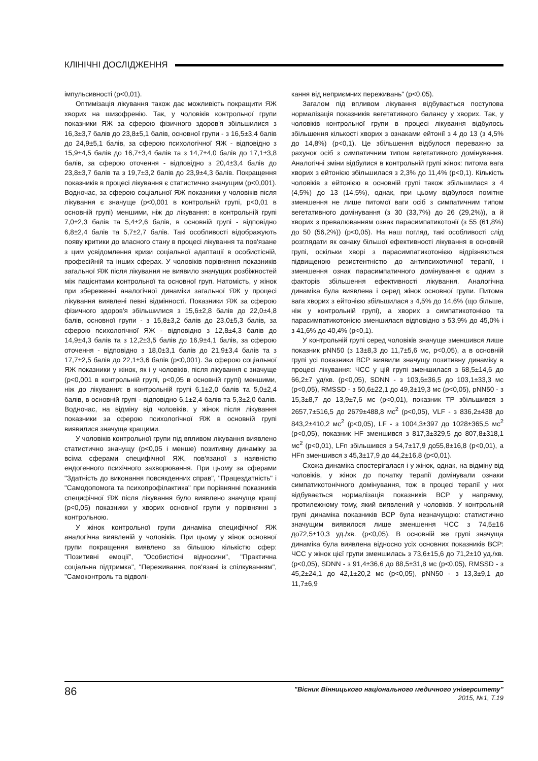КЛІНІЧНІ ДОСЛІДЖЕННЯ
імпульсивності (p<0,01).
Оптимізація лікування також дає можливість покращити ЯЖ хворих на шизофренію. Так, у чоловіків контрольної групи показники ЯЖ за сферою фізичного здоров'я збільшилися з 16,3±3,7 балів до 23,8±5,1 балів, основної групи - з 16,5±3,4 балів до 24,9±5,1 балів, за сферою психологічної ЯЖ - відповідно з 15,9±4,5 балів до 16,7±3,4 балів та з 14,7±4,0 балів до 17,1±3,8 балів, за сферою оточення - відповідно з 20,4±3,4 балів до 23,8±3,7 балів та з 19,7±3,2 балів до 23,9±4,3 балів. Покращення показників в процесі лікування є статистично значущим (p<0,001). Водночас, за сферою соціальної ЯЖ показники у чоловіків після лікування є значуще (p<0,001 в контрольній групі, p<0,01 в основній групі) меншими, ніж до лікування: в контрольній групі 7,0±2,3 балів та 5,4±2,6 балів, в основній групі - відповідно 6,8±2,4 балів та 5,7±2,7 балів. Такі особливості відображують появу критики до власного стану в процесі лікування та пов'язане з цим усвідомлення кризи соціальної адаптації в особистісній, професійній та інших сферах. У чоловіків порівняння показників загальної ЯЖ після лікування не виявило значущих розбіжностей між пацієнтами контрольної та основної груп. Натомість, у жінок при збереженні аналогічної динаміки загальної ЯЖ у процесі лікування виявлені певні відмінності. Показники ЯЖ за сферою фізичного здоров'я збільшилися з 15,6±2,8 балів до 22,0±4,8 балів, основної групи - з 15,8±3,2 балів до 23,0±5,3 балів, за сферою психологічної ЯЖ - відповідно з 12,8±4,3 балів до 14,9±4,3 балів та з 12,2±3,5 балів до 16,9±4,1 балів, за сферою оточення - відповідно з 18,0±3,1 балів до 21,9±3,4 балів та з 17,7±2,5 балів до 22,1±3,6 балів (p<0,001). За сферою соціальної ЯЖ показники у жінок, як і у чоловіків, після лікування є значуще (p<0,001 в контрольній групі, p<0,05 в основній групі) меншими, ніж до лікування: в контрольній групі 6,1±2,0 балів та 5,0±2,4 балів, в основній групі - відповідно 6,1±2,4 балів та 5,3±2,0 балів. Водночас, на відміну від чоловіків, у жінок після лікування показники за сферою психологічної ЯЖ в основній групі виявилися значуще кращими.
У чоловіків контрольної групи під впливом лікування виявлено статистично значущу (p<0,05 і менше) позитивну динаміку за всіма сферами специфічної ЯЖ, пов'язаної з наявністю ендогенного психічного захворювання. При цьому за сферами "Здатність до виконання повсякденних справ", "Працездатність" і "Самодопомога та психопрофілактика" при порівнянні показників специфічної ЯЖ після лікування було виявлено значуще кращі (p<0,05) показники у хворих основної групи у порівнянні з контрольною.
У жінок контрольної групи динаміка специфічної ЯЖ аналогічна виявленій у чоловіків. При цьому у жінок основної групи покращення виявлено за більшою кількістю сфер: "Позитивні емоції", "Особистісні відносини", "Практична соціальна підтримка", "Переживання, пов'язані із спілкуванням", "Самоконтроль та відволі-
кання від неприємних переживань" (p<0,05).
Загалом під впливом лікування відбувається поступова нормалізація показників вегетативного балансу у хворих. Так, у чоловіків контрольної групи в процесі лікування відбулось збільшення кількості хворих з ознаками ейтонії з 4 до 13 (з 4,5% до 14,8%) (p<0,1). Це збільшення відбулося переважно за рахунок осіб з симпатичним типом вегетативного домінування. Аналогічні зміни відбулися в контрольній групі жінок: питома вага хворих з ейтонією збільшилася з 2,3% до 11,4% (p<0,1). Кількість чоловіків з ейтонією в основній групі також збільшилася з 4 (4,5%) до 13 (14,5%), однак, при цьому відбулося помітне зменшення не лише питомої ваги осіб з симпатичним типом вегетативного домінування (з 30 (33,7%) до 26 (29,2%)), а й хворих з превалюванням ознак парасимпатикотонії (з 55 (61,8%) до 50 (56,2%)) (p<0,05). На наш погляд, такі особливості слід розглядати як ознаку більшої ефективності лікування в основній групі, оскільки хворі з парасимпатикотонією відрізняються підвищеною резистентністю до антипсихотичної терапії, і зменшення ознак парасимпатичного домінування є одним з факторів збільшення ефективності лікування. Аналогічна динаміка була виявлена і серед жінок основної групи. Питома вага хворих з ейтонією збільшилася з 4,5% до 14,6% (що більше, ніж у контрольній групі), а хворих з симпатикотонією та парасимпатикотонією зменшилася відповідно з 53,9% до 45,0% і з 41,6% до 40,4% (p<0,1).
У контрольній групі серед чоловіків значуще зменшився лише показник pNN50 (з 13±8,3 до 11,7±5,6 мс, p<0,05), а в основній групі усі показники ВСР виявили значущу позитивну динаміку в процесі лікування: ЧСС у цій групі зменшилася з 68,5±14,6 до 66,2±7 уд/хв. (p<0,05), SDNN - з 103,6±36,5 до 103,1±33,3 мс (p<0,05), RMSSD - з 50,6±22,1 до 49,3±19,3 мс (p<0,05), pNN50 - з 15,3±8,7 до 13,9±7,6 мс (p<0,01), показник TP збільшився з 2657,7±516,5 до 2679±488,8 мс<sup>2</sup> (p<0,05), VLF - з 836,2±438 до 843,2±410,2 мс<sup>2</sup> (p<0,05), LF - з 1004,3±397 до 1028±365,5 мс<sup>2</sup> (p<0,05), показник HF зменшився з 817,3±329,5 до 807,8±318,1 мс<sup>2</sup> (p<0,01), LFn збільшився з 54,7±17,9 до55,8±16,8 (p<0,01), а HFn зменшився з 45,3±17,9 до 44,2±16,8 (p<0,01).
Схожа динаміка спостерігалася і у жінок, однак, на відміну від чоловіків, у жінок до початку терапії домінували ознаки симпатикотонічного домінування, тож в процесі терапії у них відбувається нормалізація показників ВСР у напрямку, протилежному тому, який виявлений у чоловіків. У контрольній групі динаміка показників ВСР була незначущою: статистично значущим виявилося лише зменшення ЧСС з 74,5±16 до72,5±10,3 уд./хв. (p<0,05). В основній же групі значуща динаміка була виявлена відносно усіх основних показників ВСР: ЧСС у жінок цієї групи зменшилась з 73,6±15,6 до 71,2±10 уд./хв. (p<0,05), SDNN - з 91,4±36,6 до 88,5±31,8 мс (p<0,05), RMSSD - з 45,2±24,1 до 42,1±20,2 мс (p<0,05), pNN50 - з 13,3±9,1 до 11,7±6,9
86
"Вісник Вінницького національного медичного університету"
2015, №1, Т.19